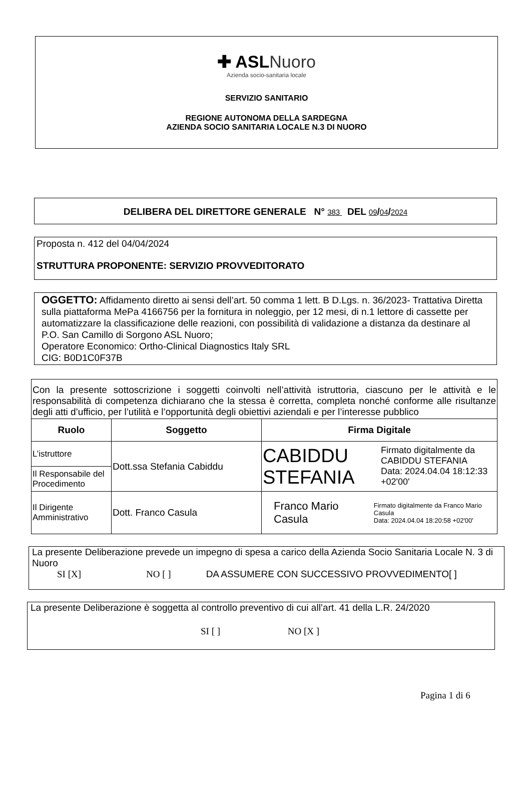✚ ASLNuoro
Azienda socio-sanitaria locale
SERVIZIO SANITARIO
REGIONE AUTONOMA DELLA SARDEGNA
AZIENDA SOCIO SANITARIA LOCALE N.3 DI NUORO
DELIBERA DEL DIRETTORE GENERALE N° 383 DEL 09/04/2024
Proposta n. 412 del 04/04/2024
STRUTTURA PROPONENTE: SERVIZIO PROVVEDITORATO
OGGETTO: Affidamento diretto ai sensi dell’art. 50 comma 1 lett. B D.Lgs. n. 36/2023- Trattativa Diretta sulla piattaforma MePa 4166756 per la fornitura in noleggio, per 12 mesi, di n.1 lettore di cassette per automatizzare la classificazione delle reazioni, con possibilità di validazione a distanza da destinare al P.O. San Camillo di Sorgono ASL Nuoro;
Operatore Economico: Ortho-Clinical Diagnostics Italy SRL
CIG: B0D1C0F37B
| Con la presente sottoscrizione i soggetti coinvolti nell’attività istruttoria, ciascuno per le attività e le responsabilità di competenza dichiarano che la stessa è corretta, completa nonché conforme alle risultanze degli atti d’ufficio, per l’utilità e l’opportunità degli obiettivi aziendali e per l’interesse pubblico | | |
| Ruolo | Soggetto | Firma Digitale |
| L’istruttore | Dott.ssa Stefania Cabiddu | CABIDDU STEFANIA Firmato digitalmente da CABIDDU STEFANIA Data: 2024.04.04 18:12:33 +02'00' |
| Il Responsabile del Procedimento | | |
| Il Dirigente Amministrativo | Dott. Franco Casula | Franco Mario Casula Firmato digitalmente da Franco Mario Casula Data: 2024.04.04 18:20:58 +02'00' |
La presente Deliberazione prevede un impegno di spesa a carico della Azienda Socio Sanitaria Locale N. 3 di Nuoro
SI [X] NO [ ] DA ASSUMERE CON SUCCESSIVO PROVVEDIMENTO[ ]
La presente Deliberazione è soggetta al controllo preventivo di cui all’art. 41 della L.R. 24/2020
SI [ ] NO [X ]
Pagina 1 di 6